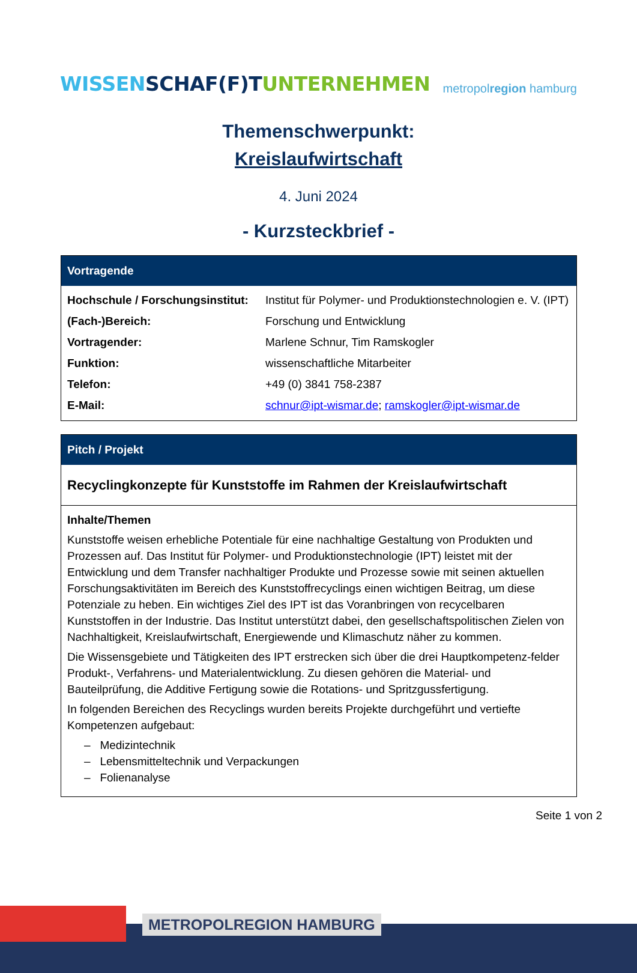WISSEN SCHAF(F)T UNTERNEHMEN
metropolregion hamburg
Themenschwerpunkt:
Kreislaufwirtschaft
4. Juni 2024
- Kurzsteckbrief -
| Vortragende | |
| --- | --- |
| Hochschule / Forschungsinstitut: | Institut für Polymer- und Produktionstechnologien e. V. (IPT) |
| (Fach-)Bereich: | Forschung und Entwicklung |
| Vortragender: | Marlene Schnur, Tim Ramskogler |
| Funktion: | wissenschaftliche Mitarbeiter |
| Telefon: | +49 (0) 3841 758-2387 |
| E-Mail: | schnur@ipt-wismar.de ; ramskogler@ipt-wismar.de |
| Pitch / Projekt |
| --- |
| Recyclingkonzepte für Kunststoffe im Rahmen der Kreislaufwirtschaft |
| Inhalte/Themen Kunststoffe weisen erhebliche Potentiale für eine nachhaltige Gestaltung von Produkten und Prozessen auf. Das Institut für Polymer- und Produktionstechnologie (IPT) leistet mit der Entwicklung und dem Transfer nachhaltiger Produkte und Prozesse sowie mit seinen aktuellen Forschungsaktivitäten im Bereich des Kunststoffrecyclings einen wichtigen Beitrag, um diese Potenziale zu heben. Ein wichtiges Ziel des IPT ist das Voranbringen von recycelbaren Kunststoffen in der Industrie. Das Institut unterstützt dabei, den gesellschaftspolitischen Zielen von Nachhaltigkeit, Kreislaufwirtschaft, Energiewende und Klimaschutz näher zu kommen. Die Wissensgebiete und Tätigkeiten des IPT erstrecken sich über die drei Hauptkompetenz-felder Produkt-, Verfahrens- und Materialentwicklung. Zu diesen gehören die Material- und Bauteilprüfung, die Additive Fertigung sowie die Rotations- und Spritzgussfertigung. In folgenden Bereichen des Recyclings wurden bereits Projekte durchgeführt und vertiefte Kompetenzen aufgebaut: – Medizintechnik – Lebensmitteltechnik und Verpackungen – Folienanalyse |
Seite 1 von 2
METROPOLREGION HAMBURG